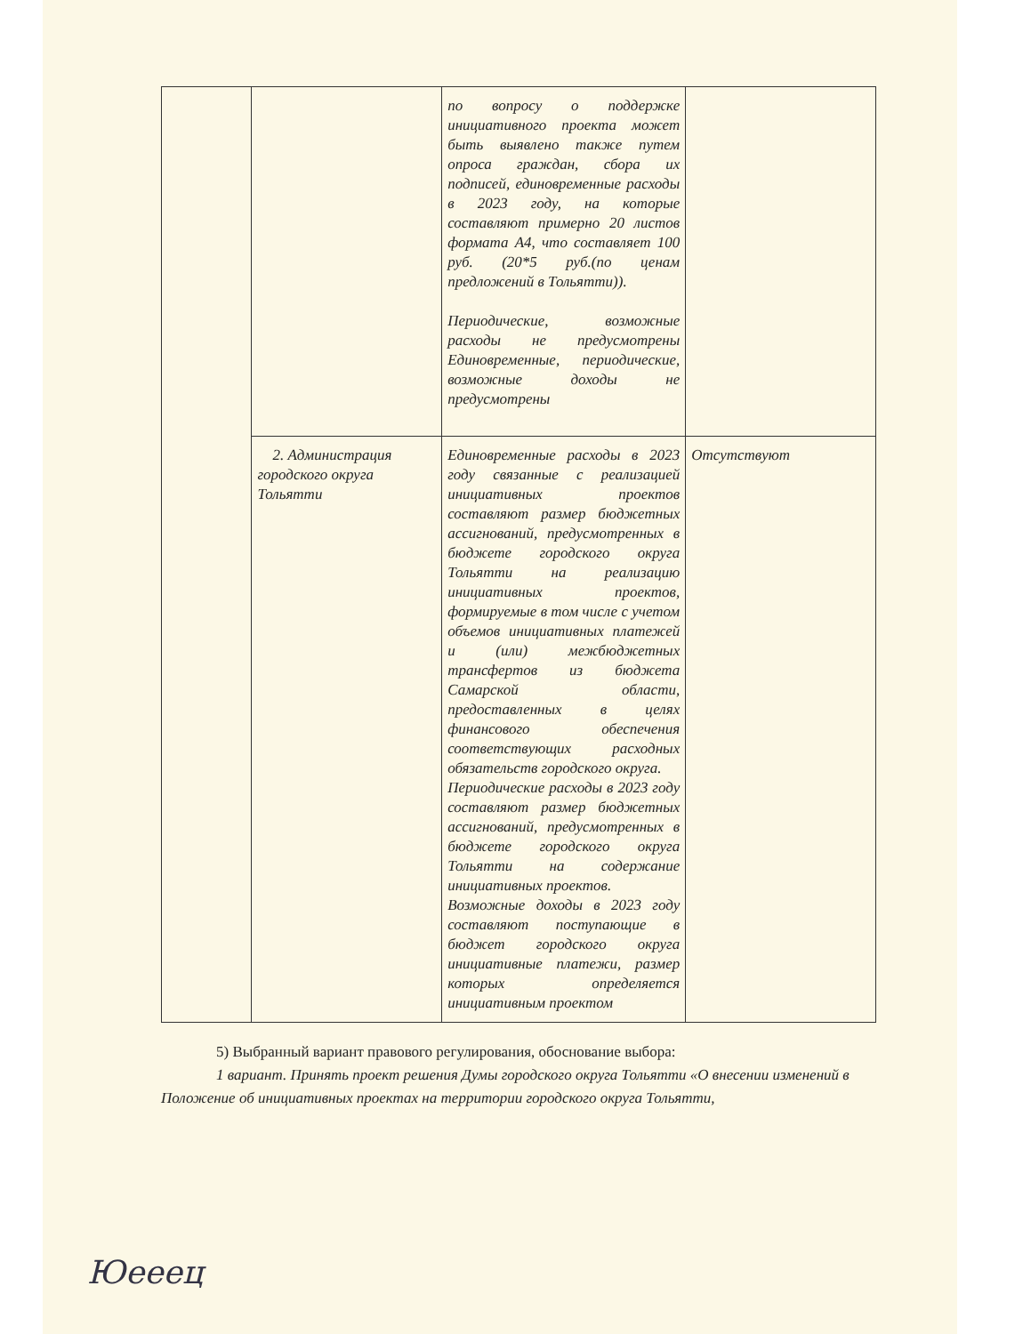| | | по вопросу о поддержке инициативного проекта может быть выявлено также путем опроса граждан, сбора их подписей, единовременные расходы в 2023 году, на которые составляют примерно 20 листов формата А4, что составляет 100 руб. (20*5 руб.(по ценам предложений в Тольятти)). Периодические, возможные расходы не предусмотрены Единовременные, периодические, возможные доходы не предусмотрены | |
| | 2. Администрация городского округа Тольятти | Единовременные расходы в 2023 году связанные с реализацией инициативных проектов составляют размер бюджетных ассигнований, предусмотренных в бюджете городского округа Тольятти на реализацию инициативных проектов, формируемые в том числе с учетом объемов инициативных платежей и (или) межбюджетных трансфертов из бюджета Самарской области, предоставленных в целях финансового обеспечения соответствующих расходных обязательств городского округа. Периодические расходы в 2023 году составляют размер бюджетных ассигнований, предусмотренных в бюджете городского округа Тольятти на содержание инициативных проектов. Возможные доходы в 2023 году составляют поступающие в бюджет городского округа инициативные платежи, размер которых определяется инициативным проектом | Отсутствуют |
5) Выбранный вариант правового регулирования, обоснование выбора:
1 вариант. Принять проект решения Думы городского округа Тольятти «О внесении изменений в Положение об инициативных проектах на территории городского округа Тольятти,
Юееец